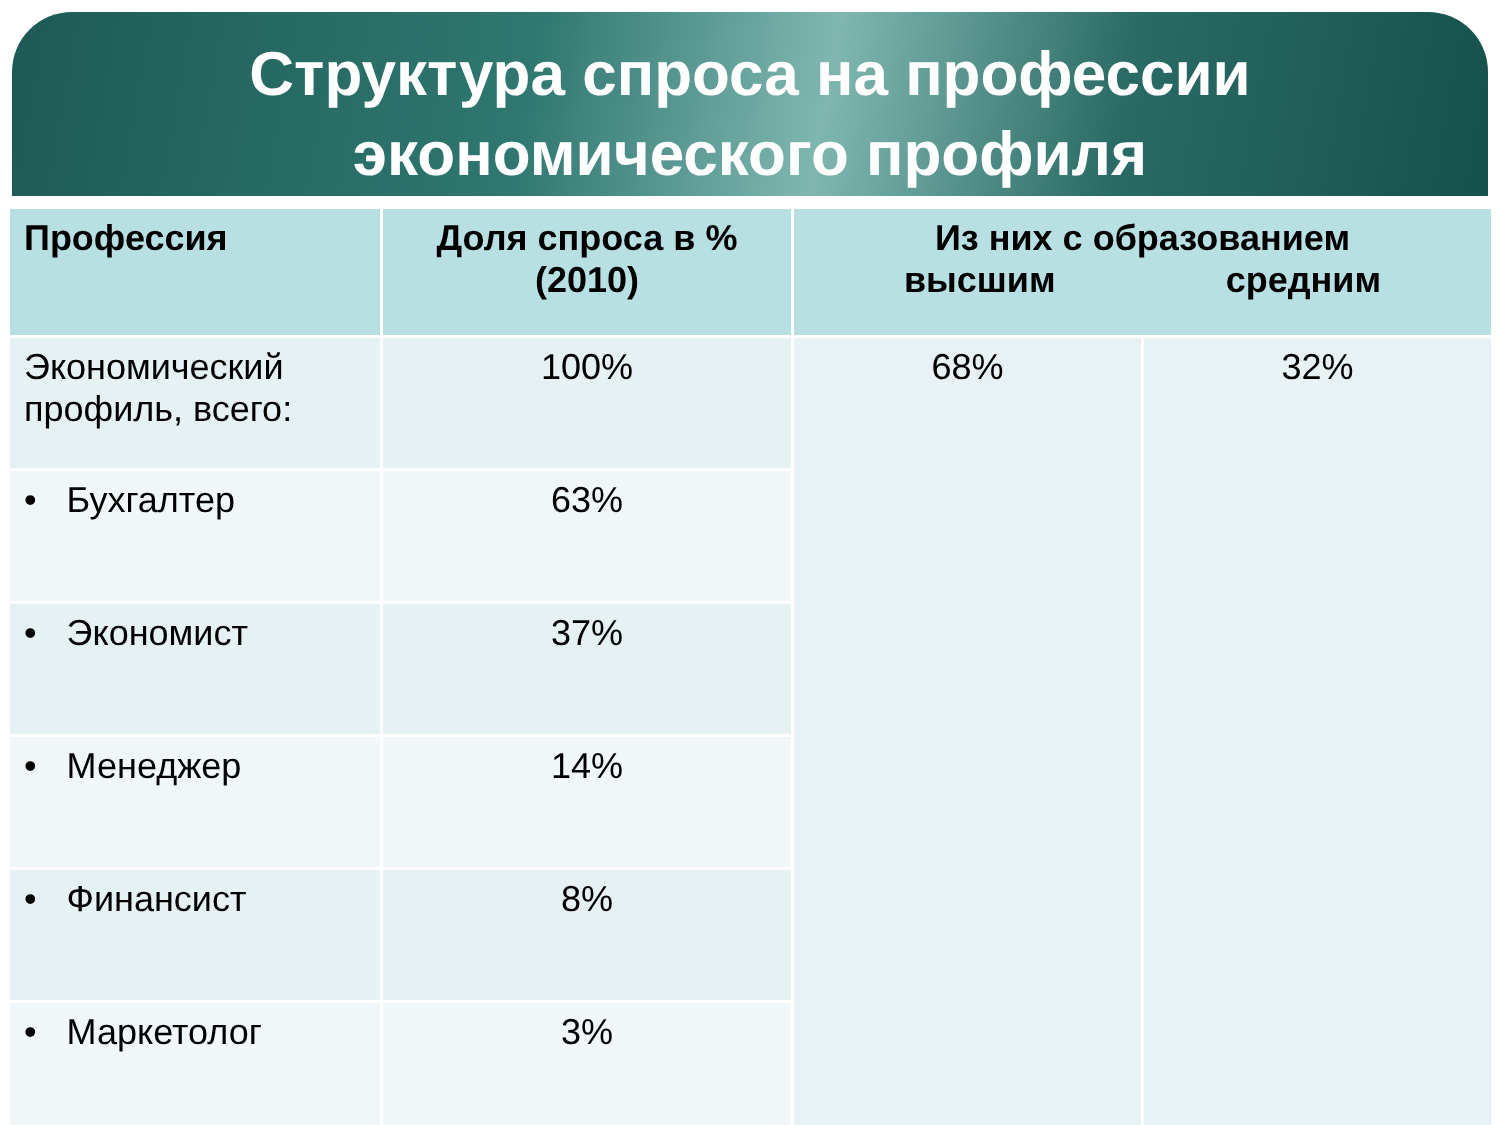Структура спроса на профессии
экономического профиля
| Профессия | Доля спроса в % (2010) | Из них с образованием высшим средним | |
| --- | --- | --- | --- |
| Экономический профиль, всего: | 100% | 68% | 32% |
| • Бухгалтер | 63% | | |
| • Экономист | 37% | | |
| • Менеджер | 14% | | |
| • Финансист | 8% | | |
| • Маркетолог | 3% | | |